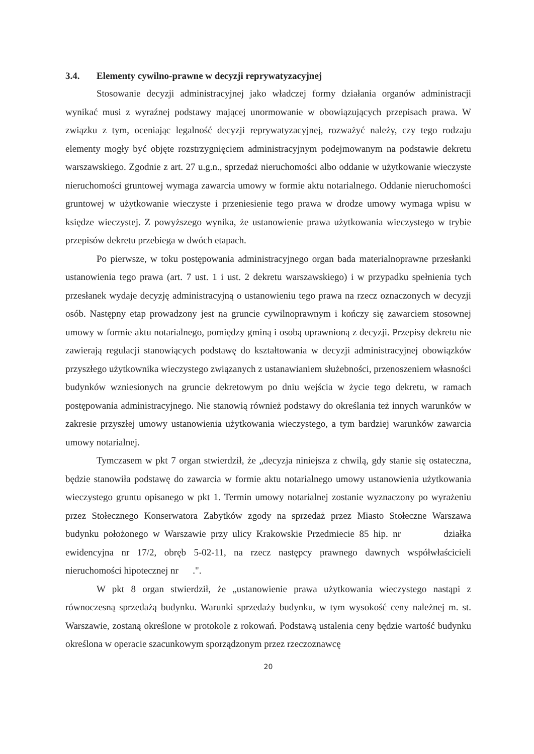3.4. Elementy cywilno-prawne w decyzji reprywatyzacyjnej
Stosowanie decyzji administracyjnej jako władczej formy działania organów administracji wynikać musi z wyraźnej podstawy mającej unormowanie w obowiązujących przepisach prawa. W związku z tym, oceniając legalność decyzji reprywatyzacyjnej, rozważyć należy, czy tego rodzaju elementy mogły być objęte rozstrzygnięciem administracyjnym podejmowanym na podstawie dekretu warszawskiego. Zgodnie z art. 27 u.g.n., sprzedaż nieruchomości albo oddanie w użytkowanie wieczyste nieruchomości gruntowej wymaga zawarcia umowy w formie aktu notarialnego. Oddanie nieruchomości gruntowej w użytkowanie wieczyste i przeniesienie tego prawa w drodze umowy wymaga wpisu w księdze wieczystej. Z powyższego wynika, że ustanowienie prawa użytkowania wieczystego w trybie przepisów dekretu przebiega w dwóch etapach.
Po pierwsze, w toku postępowania administracyjnego organ bada materialnoprawne przesłanki ustanowienia tego prawa (art. 7 ust. 1 i ust. 2 dekretu warszawskiego) i w przypadku spełnienia tych przesłanek wydaje decyzję administracyjną o ustanowieniu tego prawa na rzecz oznaczonych w decyzji osób. Następny etap prowadzony jest na gruncie cywilnoprawnym i kończy się zawarciem stosownej umowy w formie aktu notarialnego, pomiędzy gminą i osobą uprawnioną z decyzji. Przepisy dekretu nie zawierają regulacji stanowiących podstawę do kształtowania w decyzji administracyjnej obowiązków przyszłego użytkownika wieczystego związanych z ustanawianiem służebności, przenoszeniem własności budynków wzniesionych na gruncie dekretowym po dniu wejścia w życie tego dekretu, w ramach postępowania administracyjnego. Nie stanowią również podstawy do określania też innych warunków w zakresie przyszłej umowy ustanowienia użytkowania wieczystego, a tym bardziej warunków zawarcia umowy notarialnej.
Tymczasem w pkt 7 organ stwierdził, że „decyzja niniejsza z chwilą, gdy stanie się ostateczna, będzie stanowiła podstawę do zawarcia w formie aktu notarialnego umowy ustanowienia użytkowania wieczystego gruntu opisanego w pkt 1. Termin umowy notarialnej zostanie wyznaczony po wyrażeniu przez Stołecznego Konserwatora Zabytków zgody na sprzedaż przez Miasto Stołeczne Warszawa budynku położonego w Warszawie przy ulicy Krakowskie Przedmiecie 85 hip. nr działka ewidencyjna nr 17/2, obręb 5-02-11, na rzecz następcy prawnego dawnych współwłaścicieli nieruchomości hipotecznej nr .".
W pkt 8 organ stwierdził, że „ustanowienie prawa użytkowania wieczystego nastąpi z równoczesną sprzedażą budynku. Warunki sprzedaży budynku, w tym wysokość ceny należnej m. st. Warszawie, zostaną określone w protokole z rokowań. Podstawą ustalenia ceny będzie wartość budynku określona w operacie szacunkowym sporządzonym przez rzeczoznawcę
20